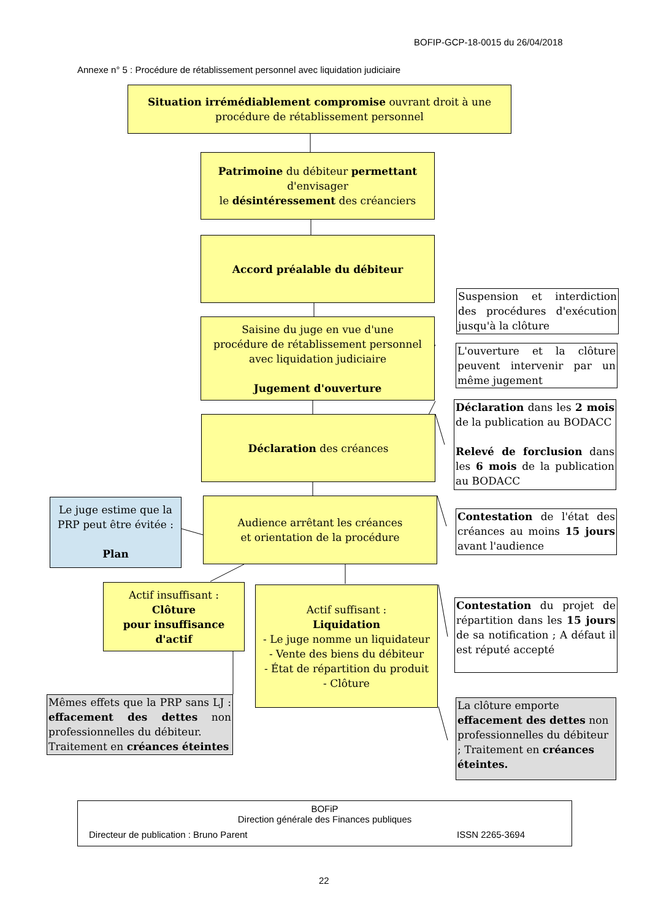BOFIP-GCP-18-0015 du 26/04/2018
Annexe n° 5 : Procédure de rétablissement personnel avec liquidation judiciaire
Situation irrémédiablement compromise ouvrant droit à une
procédure de rétablissement personnel
Patrimoine du débiteur permettant
d'envisager
le désintéressement des créanciers
Accord préalable du débiteur
Saisine du juge en vue d'une
procédure de rétablissement personnel
avec liquidation judiciaire
Jugement d'ouverture
Déclaration des créances
Le juge estime que la PRP peut être évitée :
Plan
Audience arrêtant les créances
et orientation de la procédure
Actif insuffisant :
Clôture
pour insuffisance d'actif
Actif suffisant :
Liquidation
- Le juge nomme un liquidateur
- Vente des biens du débiteur
- État de répartition du produit
- Clôture
Mêmes effets que la PRP sans LJ : effacement des dettes non professionnelles du débiteur.
Traitement en créances éteintes
Suspension et interdiction des procédures d'exécution jusqu'à la clôture
L'ouverture et la clôture peuvent intervenir par un même jugement
Déclaration dans les 2 mois de la publication au BODACC
Relevé de forclusion dans les 6 mois de la publication au BODACC
Contestation de l'état des créances au moins 15 jours avant l'audience
Contestation du projet de répartition dans les 15 jours de sa notification ; A défaut il est réputé accepté
La clôture emporte effacement des dettes non professionnelles du débiteur ; Traitement en créances éteintes.
BOFiP
Direction générale des Finances publiques
Directeur de publication : Bruno Parent ISSN 2265-3694
22